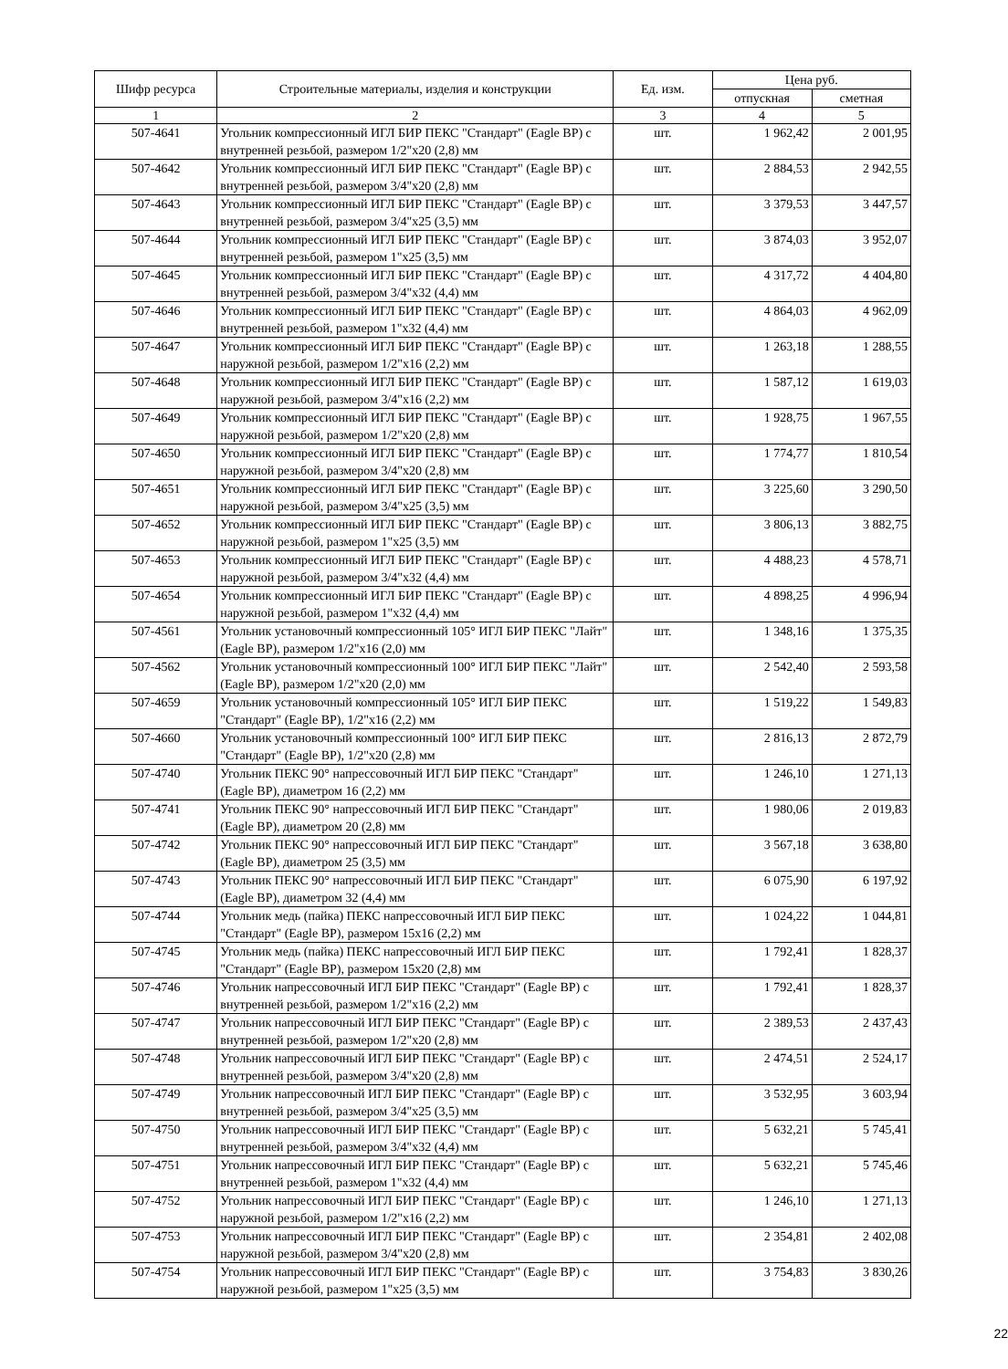| Шифр ресурса | Строительные материалы, изделия и конструкции | Ед. изм. | Цена руб. | |
| --- | --- | --- | --- | --- |
| | | | отпускная | сметная |
| 1 | 2 | 3 | 4 | 5 |
| 507-4641 | Угольник компрессионный ИГЛ БИР ПЕКС "Стандарт" (Eagle BP) с внутренней резьбой, размером 1/2"x20 (2,8) мм | шт. | 1 962,42 | 2 001,95 |
| 507-4642 | Угольник компрессионный ИГЛ БИР ПЕКС "Стандарт" (Eagle BP) с внутренней резьбой, размером 3/4"x20 (2,8) мм | шт. | 2 884,53 | 2 942,55 |
| 507-4643 | Угольник компрессионный ИГЛ БИР ПЕКС "Стандарт" (Eagle BP) с внутренней резьбой, размером 3/4"x25 (3,5) мм | шт. | 3 379,53 | 3 447,57 |
| 507-4644 | Угольник компрессионный ИГЛ БИР ПЕКС "Стандарт" (Eagle BP) с внутренней резьбой, размером 1"x25 (3,5) мм | шт. | 3 874,03 | 3 952,07 |
| 507-4645 | Угольник компрессионный ИГЛ БИР ПЕКС "Стандарт" (Eagle BP) с внутренней резьбой, размером 3/4"x32 (4,4) мм | шт. | 4 317,72 | 4 404,80 |
| 507-4646 | Угольник компрессионный ИГЛ БИР ПЕКС "Стандарт" (Eagle BP) с внутренней резьбой, размером 1"x32 (4,4) мм | шт. | 4 864,03 | 4 962,09 |
| 507-4647 | Угольник компрессионный ИГЛ БИР ПЕКС "Стандарт" (Eagle BP) с наружной резьбой, размером 1/2"x16 (2,2) мм | шт. | 1 263,18 | 1 288,55 |
| 507-4648 | Угольник компрессионный ИГЛ БИР ПЕКС "Стандарт" (Eagle BP) с наружной резьбой, размером 3/4"x16 (2,2) мм | шт. | 1 587,12 | 1 619,03 |
| 507-4649 | Угольник компрессионный ИГЛ БИР ПЕКС "Стандарт" (Eagle BP) с наружной резьбой, размером 1/2"x20 (2,8) мм | шт. | 1 928,75 | 1 967,55 |
| 507-4650 | Угольник компрессионный ИГЛ БИР ПЕКС "Стандарт" (Eagle BP) с наружной резьбой, размером 3/4"x20 (2,8) мм | шт. | 1 774,77 | 1 810,54 |
| 507-4651 | Угольник компрессионный ИГЛ БИР ПЕКС "Стандарт" (Eagle BP) с наружной резьбой, размером 3/4"x25 (3,5) мм | шт. | 3 225,60 | 3 290,50 |
| 507-4652 | Угольник компрессионный ИГЛ БИР ПЕКС "Стандарт" (Eagle BP) с наружной резьбой, размером 1"x25 (3,5) мм | шт. | 3 806,13 | 3 882,75 |
| 507-4653 | Угольник компрессионный ИГЛ БИР ПЕКС "Стандарт" (Eagle BP) с наружной резьбой, размером 3/4"x32 (4,4) мм | шт. | 4 488,23 | 4 578,71 |
| 507-4654 | Угольник компрессионный ИГЛ БИР ПЕКС "Стандарт" (Eagle BP) с наружной резьбой, размером 1"x32 (4,4) мм | шт. | 4 898,25 | 4 996,94 |
| 507-4561 | Угольник установочный компрессионный 105° ИГЛ БИР ПЕКС "Лайт" (Eagle BP), размером 1/2"x16 (2,0) мм | шт. | 1 348,16 | 1 375,35 |
| 507-4562 | Угольник установочный компрессионный 100° ИГЛ БИР ПЕКС "Лайт" (Eagle BP), размером 1/2"x20 (2,0) мм | шт. | 2 542,40 | 2 593,58 |
| 507-4659 | Угольник установочный компрессионный 105° ИГЛ БИР ПЕКС "Стандарт" (Eagle BP), 1/2"x16 (2,2) мм | шт. | 1 519,22 | 1 549,83 |
| 507-4660 | Угольник установочный компрессионный 100° ИГЛ БИР ПЕКС "Стандарт" (Eagle BP), 1/2"x20 (2,8) мм | шт. | 2 816,13 | 2 872,79 |
| 507-4740 | Угольник ПЕКС 90° напрессовочный ИГЛ БИР ПЕКС "Стандарт" (Eagle BP), диаметром 16 (2,2) мм | шт. | 1 246,10 | 1 271,13 |
| 507-4741 | Угольник ПЕКС 90° напрессовочный ИГЛ БИР ПЕКС "Стандарт" (Eagle BP), диаметром 20 (2,8) мм | шт. | 1 980,06 | 2 019,83 |
| 507-4742 | Угольник ПЕКС 90° напрессовочный ИГЛ БИР ПЕКС "Стандарт" (Eagle BP), диаметром 25 (3,5) мм | шт. | 3 567,18 | 3 638,80 |
| 507-4743 | Угольник ПЕКС 90° напрессовочный ИГЛ БИР ПЕКС "Стандарт" (Eagle BP), диаметром 32 (4,4) мм | шт. | 6 075,90 | 6 197,92 |
| 507-4744 | Угольник медь (пайка) ПЕКС напрессовочный ИГЛ БИР ПЕКС "Стандарт" (Eagle BP), размером 15x16 (2,2) мм | шт. | 1 024,22 | 1 044,81 |
| 507-4745 | Угольник медь (пайка) ПЕКС напрессовочный ИГЛ БИР ПЕКС "Стандарт" (Eagle BP), размером 15x20 (2,8) мм | шт. | 1 792,41 | 1 828,37 |
| 507-4746 | Угольник напрессовочный ИГЛ БИР ПЕКС "Стандарт" (Eagle BP) с внутренней резьбой, размером 1/2"x16 (2,2) мм | шт. | 1 792,41 | 1 828,37 |
| 507-4747 | Угольник напрессовочный ИГЛ БИР ПЕКС "Стандарт" (Eagle BP) с внутренней резьбой, размером 1/2"x20 (2,8) мм | шт. | 2 389,53 | 2 437,43 |
| 507-4748 | Угольник напрессовочный ИГЛ БИР ПЕКС "Стандарт" (Eagle BP) с внутренней резьбой, размером 3/4"x20 (2,8) мм | шт. | 2 474,51 | 2 524,17 |
| 507-4749 | Угольник напрессовочный ИГЛ БИР ПЕКС "Стандарт" (Eagle BP) с внутренней резьбой, размером 3/4"x25 (3,5) мм | шт. | 3 532,95 | 3 603,94 |
| 507-4750 | Угольник напрессовочный ИГЛ БИР ПЕКС "Стандарт" (Eagle BP) с внутренней резьбой, размером 3/4"x32 (4,4) мм | шт. | 5 632,21 | 5 745,41 |
| 507-4751 | Угольник напрессовочный ИГЛ БИР ПЕКС "Стандарт" (Eagle BP) с внутренней резьбой, размером 1"x32 (4,4) мм | шт. | 5 632,21 | 5 745,46 |
| 507-4752 | Угольник напрессовочный ИГЛ БИР ПЕКС "Стандарт" (Eagle BP) с наружной резьбой, размером 1/2"x16 (2,2) мм | шт. | 1 246,10 | 1 271,13 |
| 507-4753 | Угольник напрессовочный ИГЛ БИР ПЕКС "Стандарт" (Eagle BP) с наружной резьбой, размером 3/4"x20 (2,8) мм | шт. | 2 354,81 | 2 402,08 |
| 507-4754 | Угольник напрессовочный ИГЛ БИР ПЕКС "Стандарт" (Eagle BP) с наружной резьбой, размером 1"x25 (3,5) мм | шт. | 3 754,83 | 3 830,26 |
22